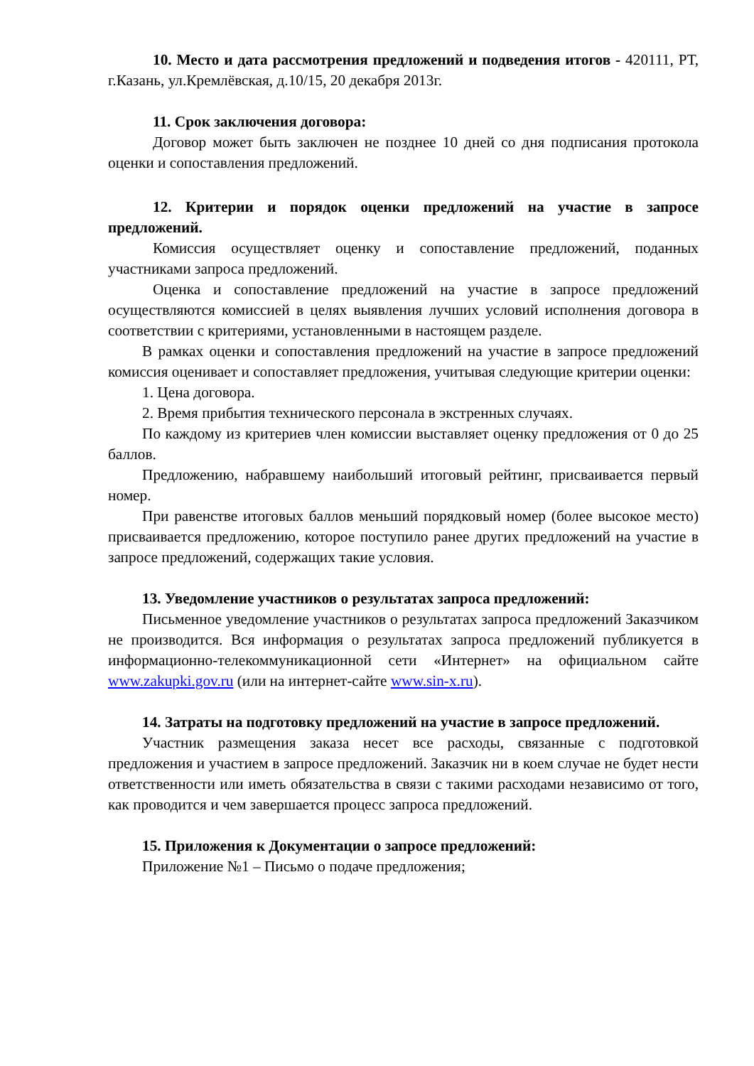10. Место и дата рассмотрения предложений и подведения итогов - 420111, РТ, г.Казань, ул.Кремлёвская, д.10/15, 20 декабря 2013г.
11. Срок заключения договора:
Договор может быть заключен не позднее 10 дней со дня подписания протокола оценки и сопоставления предложений.
12. Критерии и порядок оценки предложений на участие в запросе предложений.
Комиссия осуществляет оценку и сопоставление предложений, поданных участниками запроса предложений.
Оценка и сопоставление предложений на участие в запросе предложений осуществляются комиссией в целях выявления лучших условий исполнения договора в соответствии с критериями, установленными в настоящем разделе.
В рамках оценки и сопоставления предложений на участие в запросе предложений комиссия оценивает и сопоставляет предложения, учитывая следующие критерии оценки:
1. Цена договора.
2. Время прибытия технического персонала в экстренных случаях.
По каждому из критериев член комиссии выставляет оценку предложения от 0 до 25 баллов.
Предложению, набравшему наибольший итоговый рейтинг, присваивается первый номер.
При равенстве итоговых баллов меньший порядковый номер (более высокое место) присваивается предложению, которое поступило ранее других предложений на участие в запросе предложений, содержащих такие условия.
13. Уведомление участников о результатах запроса предложений:
Письменное уведомление участников о результатах запроса предложений Заказчиком не производится. Вся информация о результатах запроса предложений публикуется в информационно-телекоммуникационной сети «Интернет» на официальном сайте www.zakupki.gov.ru (или на интернет-сайте www.sin-x.ru).
14. Затраты на подготовку предложений на участие в запросе предложений.
Участник размещения заказа несет все расходы, связанные с подготовкой предложения и участием в запросе предложений. Заказчик ни в коем случае не будет нести ответственности или иметь обязательства в связи с такими расходами независимо от того, как проводится и чем завершается процесс запроса предложений.
15. Приложения к Документации о запросе предложений:
Приложение №1 – Письмо о подаче предложения;